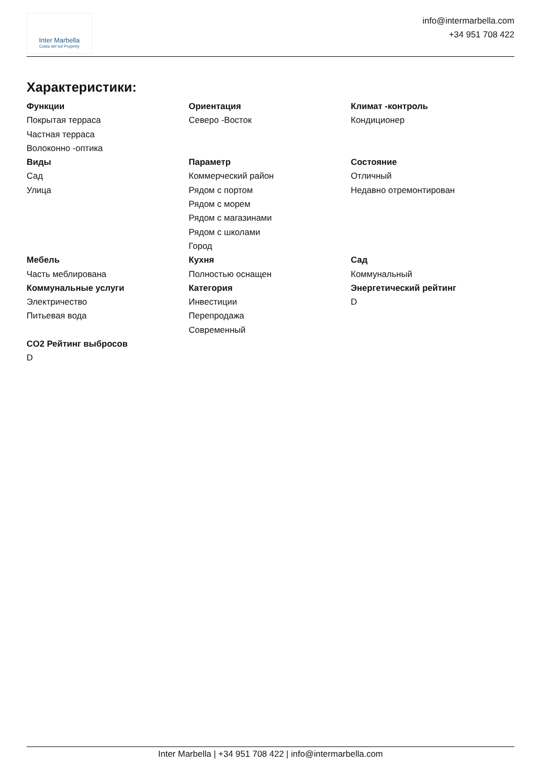Inter Marbella
Costa del sol Property
info@intermarbella.com
+34 951 708 422
Характеристики:
Функции
Покрытая терраса
Частная терраса
Волоконно -оптика
Ориентация
Северо -Восток
Климат -контроль
Кондиционер
Виды
Сад
Улица
Параметр
Коммерческий район
Рядом с портом
Рядом с морем
Рядом с магазинами
Рядом с школами
Город
Состояние
Отличный
Недавно отремонтирован
Мебель
Часть меблирована
Кухня
Полностью оснащен
Сад
Коммунальный
Коммунальные услуги
Электричество
Питьевая вода
Категория
Инвестиции
Перепродажа
Современный
Энергетический рейтинг
D
CO2 Рейтинг выбросов
D
Inter Marbella | +34 951 708 422 | info@intermarbella.com